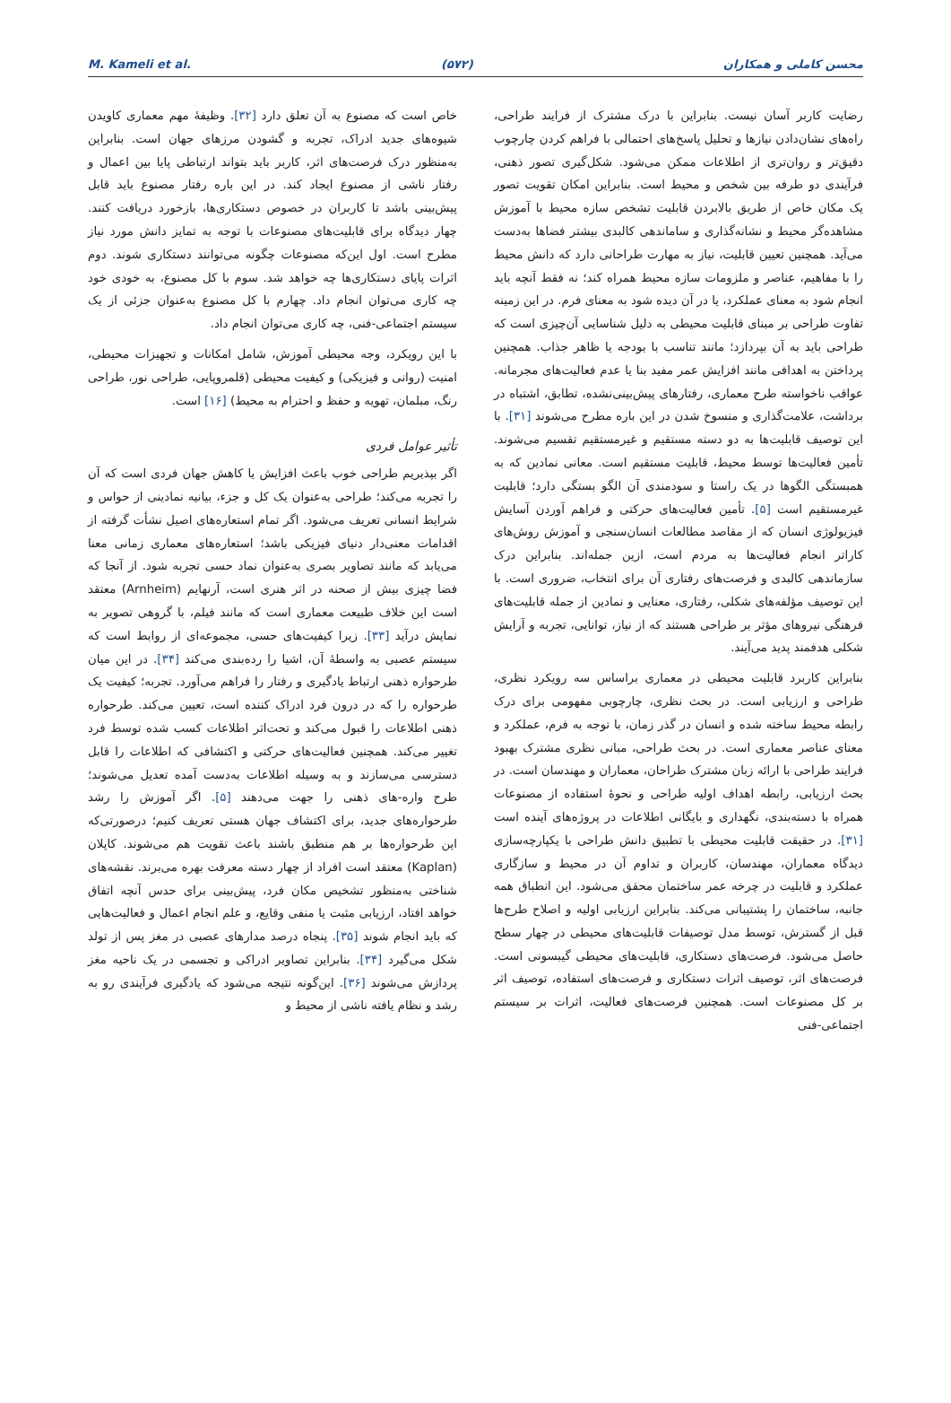M. Kameli et al. (۵۷۲) محسن کاملی و همکاران
رضایت کاربر آسان نیست. بنابراین با درک مشترک از فرایند طراحی، راه‌های نشان‌دادن نیازها و تحلیل پاسخ‌های احتمالی با فراهم کردن چارچوب دقیق‌تر و روان‌تری از اطلاعات ممکن می‌شود. شکل‌گیری تصور ذهنی، فرآیندی دو طرفه بین شخص و محیط است. بنابراین امکان تقویت تصور یک مکان خاص از طریق بالابردن قابلیت تشخص سازه محیط با آموزش مشاهده‌گر محیط و نشانه‌گذاری و ساماندهی کالبدی بیشتر فضاها به‌دست می‌آید. همچنین تعیین قابلیت، نیاز به مهارت طراحانی دارد که دانش محیط را با مفاهیم، عناصر و ملزومات سازه محیط همراه کند؛ نه فقط آنچه باید انجام شود به معنای عملکرد، یا در آن دیده شود به معنای فرم. در این زمینه تفاوت طراحی بر مبنای قابلیت محیطی به دلیل شناسایی آن‌چیزی است که طراحی باید به آن بپردازد؛ مانند تناسب با بودجه یا ظاهر جذاب. همچنین پرداختن به اهدافی مانند افزایش عمر مفید بنا یا عدم فعالیت‌های مجرمانه. عواقب ناخواسته طرح معماری، رفتارهای پیش‌بینی‌نشده، تطابق، اشتباه در برداشت، علامت‌گذاری و منسوخ شدن در این باره مطرح می‌شوند [۳۱]. با این توصیف قابلیت‌ها به دو دسته مستقیم و غیرمستقیم تقسیم می‌شوند. تأمین فعالیت‌ها توسط محیط، قابلیت مستقیم است. معانی نمادین که به همبستگی الگوها در یک راستا و سودمندی آن الگو بستگی دارد؛ قابلیت غیرمستقیم است [۵]. تأمین فعالیت‌های حرکتی و فراهم آوردن آسایش فیزیولوژی انسان که از مقاصد مطالعات انسان‌سنجی و آموزش روش‌های کاراتر انجام فعالیت‌ها به مردم است، ازین جمله‌اند. بنابراین درک سازماندهی کالبدی و فرصت‌های رفتاری آن برای انتخاب، ضروری است. با این توصیف مؤلفه‌های شکلی، رفتاری، معنایی و نمادین از جمله قابلیت‌های فرهنگی نیروهای مؤثر بر طراحی هستند که از نیاز، توانایی، تجربه و آرایش شکلی هدفمند پدید می‌آیند.
بنابراین کاربرد قابلیت محیطی در معماری براساس سه رویکرد نظری، طراحی و ارزیابی است. در بحث نظری، چارچوبی مفهومی برای درک رابطه محیط ساخته شده و انسان در گذر زمان، با توجه به فرم، عملکرد و معنای عناصر معماری است. در بحث طراحی، مبانی نظری مشترک بهبود فرایند طراحی با ارائه زبان مشترک طراحان، معماران و مهندسان است. در بحث ارزیابی، رابطه اهداف اولیه طراحی و نحوهٔ استفاده از مصنوعات همراه با دسته‌بندی، نگهداری و بایگانی اطلاعات در پروژه‌های آینده است [۳۱]. در حقیقت قابلیت محیطی با تطبیق دانش طراحی با یکپارچه‌سازی دیدگاه معماران، مهندسان، کاربران و تداوم آن در محیط و سازگاری عملکرد و قابلیت در چرخه عمر ساختمان محقق می‌شود. این انطباق همه جانبه، ساختمان را پشتیبانی می‌کند. بنابراین ارزیابی اولیه و اصلاح طرح‌ها قبل از گسترش، توسط مدل توصیفات قابلیت‌های محیطی در چهار سطح حاصل می‌شود. فرصت‌های دستکاری، قابلیت‌های محیطی گیبسونی است. فرصت‌های اثر، توصیف اثرات دستکاری و فرصت‌های استفاده، توصیف اثر بر کل مصنوعات است. همچنین فرصت‌های فعالیت، اثرات بر سیستم اجتماعی-فنی
خاص است که مصنوع به آن تعلق دارد [۳۲]. وظیفهٔ مهم معماری کاویدن شیوه‌های جدید ادراک، تجربه و گشودن مرزهای جهان است. بنابراین به‌منظور درک فرصت‌های اثر، کاربر باید بتواند ارتباطی پایا بین اعمال و رفتار ناشی از مصنوع ایجاد کند. در این باره رفتار مصنوع باید قابل پیش‌بینی باشد تا کاربران در خصوص دستکاری‌ها، بازخورد دریافت کنند. چهار دیدگاه برای قابلیت‌های مصنوعات با توجه به تمایز دانش مورد نیاز مطرح است. اول این‌که مصنوعات چگونه می‌توانند دستکاری شوند. دوم اثرات پایای دستکاری‌ها چه خواهد شد. سوم با کل مصنوع، به خودی خود چه کاری می‌توان انجام داد. چهارم با کل مصنوع به‌عنوان جزئی از یک سیستم اجتماعی-فنی، چه کاری می‌توان انجام داد.
با این رویکرد، وجه محیطی آموزش، شامل امکانات و تجهیزات محیطی، امنیت (روانی و فیزیکی) و کیفیت محیطی (قلمروپایی، طراحی نور، طراحی رنگ، مبلمان، تهویه و حفظ و احترام به محیط) [۱۶] است.
تأثیر عوامل فردی
اگر بپذیریم طراحی خوب باعث افزایش یا کاهش جهان فردی است که آن را تجربه می‌کند؛ طراحی به‌عنوان یک کل و جزء، بیانیه نمادینی از حواس و شرایط انسانی تعریف می‌شود. اگر تمام استعاره‌های اصیل نشأت گرفته از اقدامات معنی‌دار دنیای فیزیکی باشد؛ استعاره‌های معماری زمانی معنا می‌یابد که مانند تصاویر بصری به‌عنوان نماد حسی تجربه شود. از آنجا که فضا چیزی بیش از صحنه در اثر هنری است، آرنهایم (Arnheim) معتقد است این خلاف طبیعت معماری است که مانند فیلم، با گروهی تصویر به نمایش درآید [۳۳]. زیرا کیفیت‌های حسی، مجموعه‌ای از روابط است که سیستم عصبی به واسطهٔ آن، اشیا را رده‌بندی می‌کند [۳۴]. در این میان طرحواره ذهنی ارتباط یادگیری و رفتار را فراهم می‌آورد. تجربه؛ کیفیت یک طرحواره را که در درون فرد ادراک کننده است، تعیین می‌کند. طرحواره ذهنی اطلاعات را قبول می‌کند و تحت‌اثر اطلاعات کسب شده توسط فرد تغییر می‌کند. همچنین فعالیت‌های حرکتی و اکتشافی که اطلاعات را قابل دسترسی می‌سازند و به وسیله اطلاعات به‌دست آمده تعدیل می‌شوند؛ طرح واره-های ذهنی را جهت می‌دهند [۵]. اگر آموزش را رشد طرحواره‌های جدید، برای اکتشاف جهان هستی تعریف کنیم؛ درصورتی‌که این طرحواره‌ها بر هم منطبق باشند باعث تقویت هم می‌شوند. کاپلان (Kaplan) معتقد است افراد از چهار دسته معرفت بهره می‌برند. نقشه‌های شناختی به‌منظور تشخیص مکان فرد، پیش‌بینی برای حدس آنچه اتفاق خواهد افتاد، ارزیابی مثبت یا منفی وقایع، و علم انجام اعمال و فعالیت‌هایی که باید انجام شوند [۳۵]. پنجاه درصد مدارهای عصبی در مغز پس از تولد شکل می‌گیرد [۳۴]. بنابراین تصاویر ادراکی و تجسمی در یک ناحیه مغز پردازش می‌شوند [۳۶]. این‌گونه نتیجه می‌شود که یادگیری فرآیندی رو به رشد و نظام یافته ناشی از محیط و